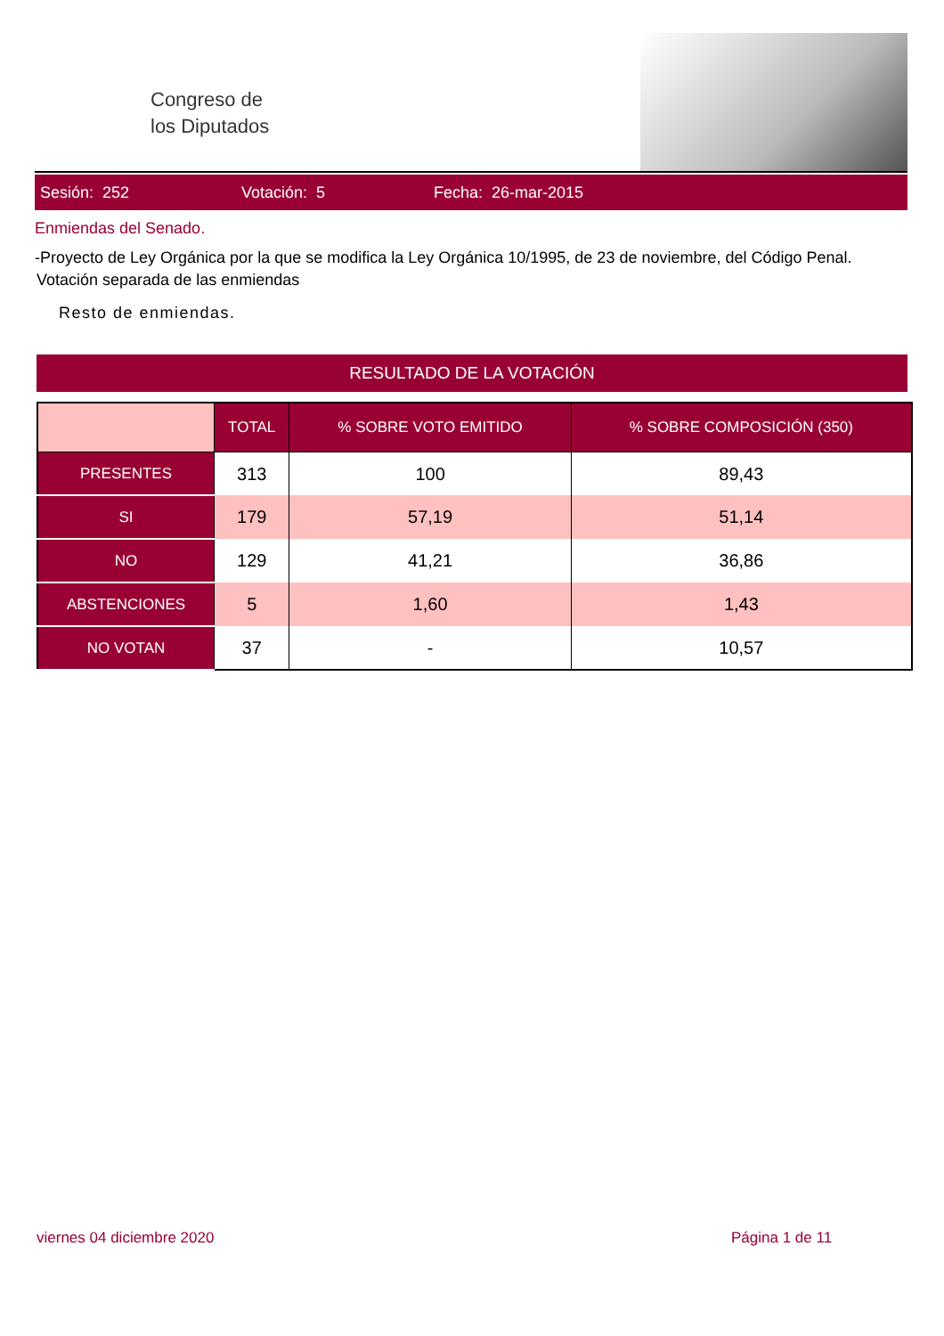Congreso de
los Diputados
Sesión: 252 Votación: 5 Fecha: 26-mar-2015
Enmiendas del Senado.
-Proyecto de Ley Orgánica por la que se modifica la Ley Orgánica 10/1995, de 23 de noviembre, del Código Penal.
Votación separada de las enmiendas
Resto de enmiendas.
RESULTADO DE LA VOTACIÓN
| | TOTAL | % SOBRE VOTO EMITIDO | % SOBRE COMPOSICIÓN (350) |
| --- | --- | --- | --- |
| PRESENTES | 313 | 100 | 89,43 |
| SI | 179 | 57,19 | 51,14 |
| NO | 129 | 41,21 | 36,86 |
| ABSTENCIONES | 5 | 1,60 | 1,43 |
| NO VOTAN | 37 | - | 10,57 |
viernes 04 diciembre 2020 Página 1 de 11